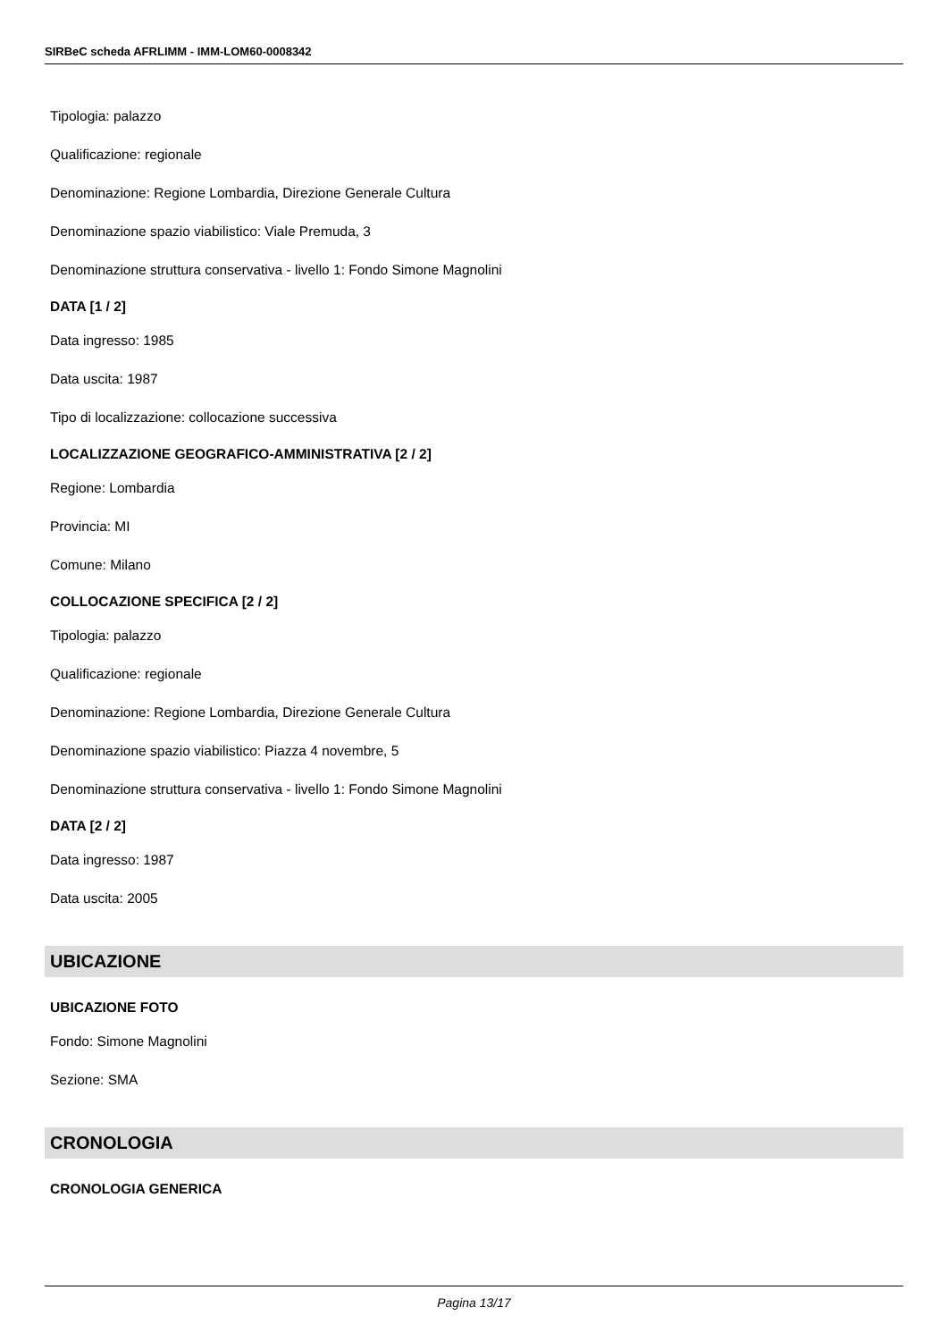SIRBeC scheda AFRLIMM - IMM-LOM60-0008342
Tipologia: palazzo
Qualificazione: regionale
Denominazione: Regione Lombardia, Direzione Generale Cultura
Denominazione spazio viabilistico: Viale Premuda, 3
Denominazione struttura conservativa - livello 1: Fondo Simone Magnolini
DATA [1 / 2]
Data ingresso: 1985
Data uscita: 1987
Tipo di localizzazione: collocazione successiva
LOCALIZZAZIONE GEOGRAFICO-AMMINISTRATIVA [2 / 2]
Regione: Lombardia
Provincia: MI
Comune: Milano
COLLOCAZIONE SPECIFICA [2 / 2]
Tipologia: palazzo
Qualificazione: regionale
Denominazione: Regione Lombardia, Direzione Generale Cultura
Denominazione spazio viabilistico: Piazza 4 novembre, 5
Denominazione struttura conservativa - livello 1: Fondo Simone Magnolini
DATA [2 / 2]
Data ingresso: 1987
Data uscita: 2005
UBICAZIONE
UBICAZIONE FOTO
Fondo: Simone Magnolini
Sezione: SMA
CRONOLOGIA
CRONOLOGIA GENERICA
Pagina 13/17